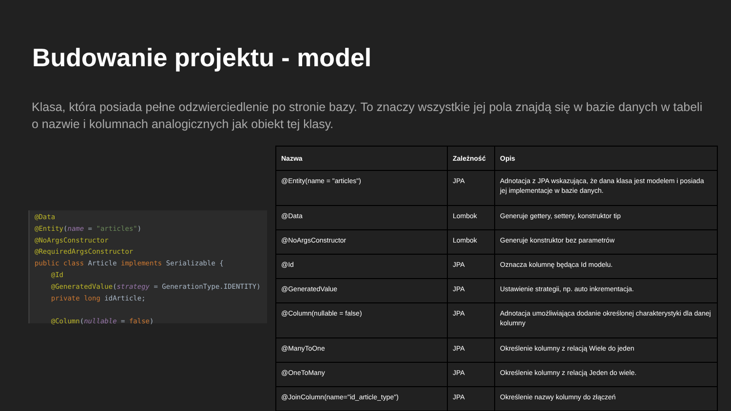Budowanie projektu - model
Klasa, która posiada pełne odzwierciedlenie po stronie bazy. To znaczy wszystkie jej pola znajdą się w bazie danych w tabeli o nazwie i kolumnach analogicznych jak obiekt tej klasy.
@Data @Entity(name = "articles") @NoArgsConstructor @RequiredArgsConstructor public class Article implements Serializable { @Id @GeneratedValue(strategy = GenerationType.IDENTITY) private long idArticle; @Column(nullable = false)
| Nazwa | Zależność | Opis |
| --- | --- | --- |
| @Entity(name = "articles") | JPA | Adnotacja z JPA wskazująca, że dana klasa jest modelem i posiada jej implementacje w bazie danych. |
| @Data | Lombok | Generuje gettery, settery, konstruktor tip |
| @NoArgsConstructor | Lombok | Generuje konstruktor bez parametrów |
| @Id | JPA | Oznacza kolumnę będąca Id modelu. |
| @GeneratedValue | JPA | Ustawienie strategii, np. auto inkrementacja. |
| @Column(nullable = false) | JPA | Adnotacja umożliwiająca dodanie określonej charakterystyki dla danej kolumny |
| @ManyToOne | JPA | Określenie kolumny z relacją Wiele do jeden |
| @OneToMany | JPA | Określenie kolumny z relacją Jeden do wiele. |
| @JoinColumn(name="id_article_type") | JPA | Określenie nazwy kolumny do złączeń |